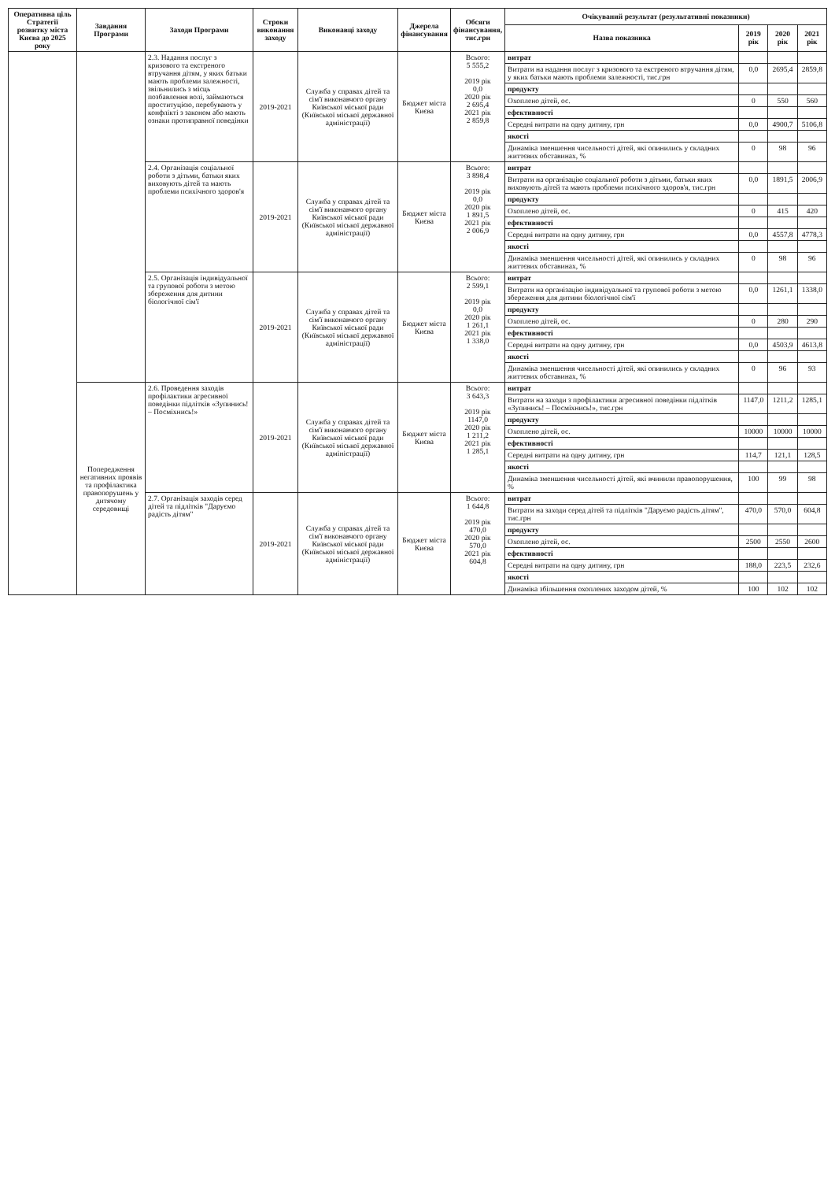| Оперативна ціль Стратегії розвитку міста Києва до 2025 року | Завдання Програми | Заходи Програми | Строки виконання заходу | Виконавці заходу | Джерела фінансування | Обсяги фінансування, тис.грн | Очікуваний результат (результативні показники) | | | |
| --- | --- | --- | --- | --- | --- | --- | --- | --- | --- | --- |
| | | | | | | | Назва показника | 2019 рік | 2020 рік | 2021 рік |
| | | 2.3. Надання послуг з кризового та екстреного втручання дітям, у яких батьки мають проблеми залежності, звільнились з місць позбавлення волі, займаються проституцією, перебувають у конфлікті з законом або мають ознаки протиправної поведінки | 2019-2021 | Служба у справах дітей та сім'ї виконавчого органу Київської міської ради (Київської міської державної адміністрації) | Бюджет міста Києва | Всього: 5 555,2 2019 рік 0,0 2020 рік 2 695,4 2021 рік 2 859,8 | витрат | | | |
| | | | | | | | Витрати на надання послуг з кризового та екстреного втручання дітям, у яких батьки мають проблеми залежності, тис.грн | 0,0 | 2695,4 | 2859,8 |
| | | | | | | | продукту | | | |
| | | | | | | | Охоплено дітей, ос. | 0 | 550 | 560 |
| | | | | | | | ефективності | | | |
| | | | | | | | Середні витрати на одну дитину, грн | 0,0 | 4900,7 | 5106,8 |
| | | | | | | | якості | | | |
| | | | | | | | Динаміка зменшення чисельності дітей, які опинились у складних життєвих обставинах, % | 0 | 98 | 96 |
| | | 2.4. Організація соціальної роботи з дітьми, батьки яких виховують дітей та мають проблеми психічного здоров'я | 2019-2021 | Служба у справах дітей та сім'ї виконавчого органу Київської міської ради (Київської міської державної адміністрації) | Бюджет міста Києва | Всього: 3 898,4 2019 рік 0,0 2020 рік 1 891,5 2021 рік 2 006,9 | витрат | | | |
| | | | | | | | Витрати на організацію соціальної роботи з дітьми, батьки яких виховують дітей та мають проблеми психічного здоров'я, тис.грн | 0,0 | 1891,5 | 2006,9 |
| | | | | | | | продукту | | | |
| | | | | | | | Охоплено дітей, ос. | 0 | 415 | 420 |
| | | | | | | | ефективності | | | |
| | | | | | | | Середні витрати на одну дитину, грн | 0,0 | 4557,8 | 4778,3 |
| | | | | | | | якості | | | |
| | | | | | | | Динаміка зменшення чисельності дітей, які опинились у складних життєвих обставинах, % | 0 | 98 | 96 |
| | | 2.5. Організація індивідуальної та групової роботи з метою збереження для дитини біологічної сім'ї | 2019-2021 | Служба у справах дітей та сім'ї виконавчого органу Київської міської ради (Київської міської державної адміністрації) | Бюджет міста Києва | Всього: 2 599,1 2019 рік 0,0 2020 рік 1 261,1 2021 рік 1 338,0 | витрат | | | |
| | | | | | | | Витрати на організацію індивідуальної та групової роботи з метою збереження для дитини біологічної сім'ї | 0,0 | 1261,1 | 1338,0 |
| | | | | | | | продукту | | | |
| | | | | | | | Охоплено дітей, ос. | 0 | 280 | 290 |
| | | | | | | | ефективності | | | |
| | | | | | | | Середні витрати на одну дитину, грн | 0,0 | 4503,9 | 4613,8 |
| | | | | | | | якості | | | |
| | | | | | | | Динаміка зменшення чисельності дітей, які опинились у складних життєвих обставинах, % | 0 | 96 | 93 |
| | Попередження негативних проявів та профілактика правопорушень у дитячому середовищі | 2.6. Проведення заходів профілактики агресивної поведінки підлітків «Зупинись! – Посміхнись!» | 2019-2021 | Служба у справах дітей та сім'ї виконавчого органу Київської міської ради (Київської міської державної адміністрації) | Бюджет міста Києва | Всього: 3 643,3 2019 рік 1147,0 2020 рік 1 211,2 2021 рік 1 285,1 | витрат | | | |
| | | | | | | | Витрати на заходи з профілактики агресивної поведінки підлітків «Зупинись! – Посміхнись!», тис.грн | 1147,0 | 1211,2 | 1285,1 |
| | | | | | | | продукту | | | |
| | | | | | | | Охоплено дітей, ос. | 10000 | 10000 | 10000 |
| | | | | | | | ефективності | | | |
| | | | | | | | Середні витрати на одну дитину, грн | 114,7 | 121,1 | 128,5 |
| | | | | | | | якості | | | |
| | | | | | | | Динаміка зменшення чисельності дітей, які вчинили правопорушення, % | 100 | 99 | 98 |
| | | 2.7. Організація заходів серед дітей та підлітків "Даруємо радість дітям" | 2019-2021 | Служба у справах дітей та сім'ї виконавчого органу Київської міської ради (Київської міської державної адміністрації) | Бюджет міста Києва | Всього: 1 644,8 2019 рік 470,0 2020 рік 570,0 2021 рік 604,8 | витрат | | | |
| | | | | | | | Витрати на заходи серед дітей та підлітків "Даруємо радість дітям", тис.грн | 470,0 | 570,0 | 604,8 |
| | | | | | | | продукту | | | |
| | | | | | | | Охоплено дітей, ос. | 2500 | 2550 | 2600 |
| | | | | | | | ефективності | | | |
| | | | | | | | Середні витрати на одну дитину, грн | 188,0 | 223,5 | 232,6 |
| | | | | | | | якості | | | |
| | | | | | | | Динаміка збільшення охоплених заходом дітей, % | 100 | 102 | 102 |